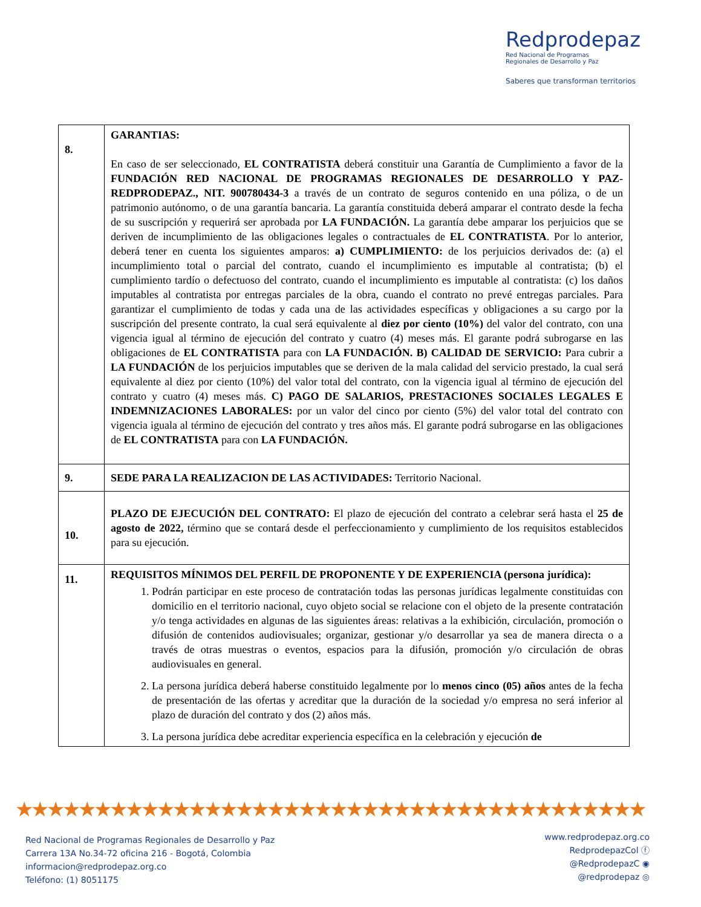Redprodepaz
Red Nacional de Programas
Regionales de Desarrollo y Paz
Saberes que transforman territorios
| 8. | GARANTIAS: En caso de ser seleccionado, EL CONTRATISTA deberá constituir una Garantía de Cumplimiento a favor de la FUNDACIÓN RED NACIONAL DE PROGRAMAS REGIONALES DE DESARROLLO Y PAZ-REDPRODEPAZ., NIT. 900780434-3 a través de un contrato de seguros contenido en una póliza, o de un patrimonio autónomo, o de una garantía bancaria. La garantía constituida deberá amparar el contrato desde la fecha de su suscripción y requerirá ser aprobada por LA FUNDACIÓN. La garantía debe amparar los perjuicios que se deriven de incumplimiento de las obligaciones legales o contractuales de EL CONTRATISTA . Por lo anterior, deberá tener en cuenta los siguientes amparos: a) CUMPLIMIENTO: de los perjuicios derivados de: (a) el incumplimiento total o parcial del contrato, cuando el incumplimiento es imputable al contratista; (b) el cumplimiento tardío o defectuoso del contrato, cuando el incumplimiento es imputable al contratista: (c) los daños imputables al contratista por entregas parciales de la obra, cuando el contrato no prevé entregas parciales. Para garantizar el cumplimiento de todas y cada una de las actividades específicas y obligaciones a su cargo por la suscripción del presente contrato, la cual será equivalente al diez por ciento (10%) del valor del contrato, con una vigencia igual al término de ejecución del contrato y cuatro (4) meses más. El garante podrá subrogarse en las obligaciones de EL CONTRATISTA para con LA FUNDACIÓN. B) CALIDAD DE SERVICIO: Para cubrir a LA FUNDACIÓN de los perjuicios imputables que se deriven de la mala calidad del servicio prestado, la cual será equivalente al diez por ciento (10%) del valor total del contrato, con la vigencia igual al término de ejecución del contrato y cuatro (4) meses más. C) PAGO DE SALARIOS, PRESTACIONES SOCIALES LEGALES E INDEMNIZACIONES LABORALES: por un valor del cinco por ciento (5%) del valor total del contrato con vigencia iguala al término de ejecución del contrato y tres años más. El garante podrá subrogarse en las obligaciones de EL CONTRATISTA para con LA FUNDACIÓN. |
| 9. | SEDE PARA LA REALIZACION DE LAS ACTIVIDADES: Territorio Nacional. |
| 10. | PLAZO DE EJECUCIÓN DEL CONTRATO: El plazo de ejecución del contrato a celebrar será hasta el 25 de agosto de 2022, término que se contará desde el perfeccionamiento y cumplimiento de los requisitos establecidos para su ejecución. |
| 11. | REQUISITOS MÍNIMOS DEL PERFIL DE PROPONENTE Y DE EXPERIENCIA (persona jurídica): 1. Podrán participar en este proceso de contratación todas las personas jurídicas legalmente constituidas con domicilio en el territorio nacional, cuyo objeto social se relacione con el objeto de la presente contratación y/o tenga actividades en algunas de las siguientes áreas: relativas a la exhibición, circulación, promoción o difusión de contenidos audiovisuales; organizar, gestionar y/o desarrollar ya sea de manera directa o a través de otras muestras o eventos, espacios para la difusión, promoción y/o circulación de obras audiovisuales en general. 2. La persona jurídica deberá haberse constituido legalmente por lo menos cinco (05) años antes de la fecha de presentación de las ofertas y acreditar que la duración de la sociedad y/o empresa no será inferior al plazo de duración del contrato y dos (2) años más. 3. La persona jurídica debe acreditar experiencia específica en la celebración y ejecución de |
★★★★★★★★★★★★★★★★★★★★★★★★★★★★★★★★★★★★★★★★
Red Nacional de Programas Regionales de Desarrollo y Paz
Carrera 13A No.34-72 oficina 216 - Bogotá, Colombia
informacion@redprodepaz.org.co
Teléfono: (1) 8051175
www.redprodepaz.org.co
RedprodepazCol ⓕ
@RedprodepazC ◉
@redprodepaz ◎